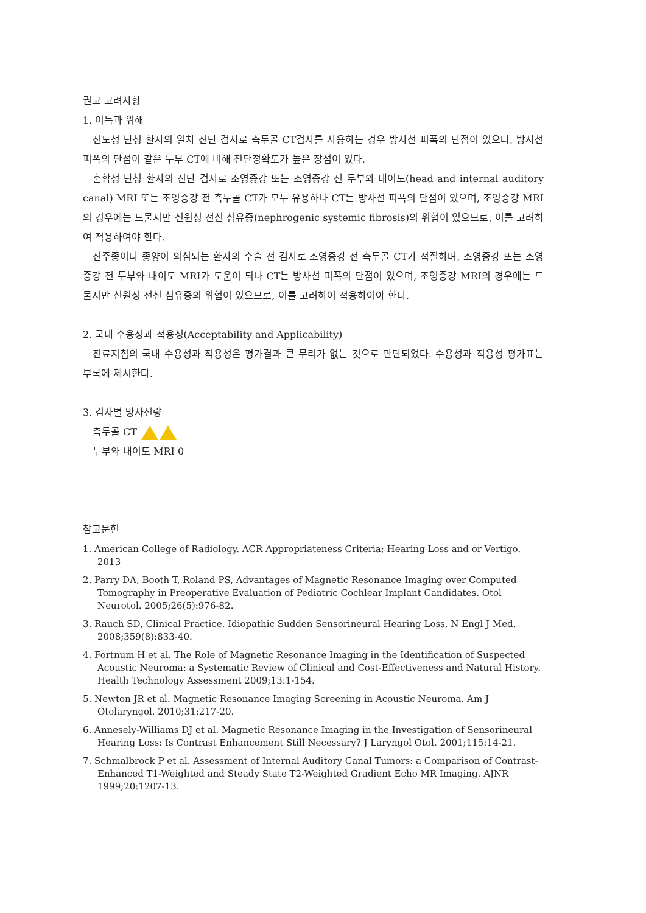권고 고려사항
1. 이득과 위해
전도성 난청 환자의 일차 진단 검사로 측두골 CT검사를 사용하는 경우 방사선 피폭의 단점이 있으나, 방사선 피폭의 단점이 같은 두부 CT에 비해 진단정확도가 높은 장점이 있다.
혼합성 난청 환자의 진단 검사로 조영증강 또는 조영증강 전 두부와 내이도(head and internal auditory canal) MRI 또는 조영증강 전 측두골 CT가 모두 유용하나 CT는 방사선 피폭의 단점이 있으며, 조영증강 MRI의 경우에는 드물지만 신원성 전신 섬유증(nephrogenic systemic fibrosis)의 위험이 있으므로, 이를 고려하여 적용하여야 한다.
진주종이나 종양이 의심되는 환자의 수술 전 검사로 조영증강 전 측두골 CT가 적절하며, 조영증강 또는 조영증강 전 두부와 내이도 MRI가 도움이 되나 CT는 방사선 피폭의 단점이 있으며, 조영증강 MRI의 경우에는 드물지만 신원성 전신 섬유증의 위험이 있으므로, 이를 고려하여 적용하여야 한다.
2. 국내 수용성과 적용성(Acceptability and Applicability)
진료지침의 국내 수용성과 적용성은 평가결과 큰 무리가 없는 것으로 판단되었다. 수용성과 적용성 평가표는 부록에 제시한다.
3. 검사별 방사선량
측두골 CT
두부와 내이도 MRI 0
참고문헌
1. American College of Radiology. ACR Appropriateness Criteria; Hearing Loss and or Vertigo. 2013
2. Parry DA, Booth T, Roland PS, Advantages of Magnetic Resonance Imaging over Computed Tomography in Preoperative Evaluation of Pediatric Cochlear Implant Candidates. Otol Neurotol. 2005;26(5):976-82.
3. Rauch SD, Clinical Practice. Idiopathic Sudden Sensorineural Hearing Loss. N Engl J Med. 2008;359(8):833-40.
4. Fortnum H et al. The Role of Magnetic Resonance Imaging in the Identification of Suspected Acoustic Neuroma: a Systematic Review of Clinical and Cost-Effectiveness and Natural History. Health Technology Assessment 2009;13:1-154.
5. Newton JR et al. Magnetic Resonance Imaging Screening in Acoustic Neuroma. Am J Otolaryngol. 2010;31:217-20.
6. Annesely-Williams DJ et al. Magnetic Resonance Imaging in the Investigation of Sensorineural Hearing Loss: Is Contrast Enhancement Still Necessary? J Laryngol Otol. 2001;115:14-21.
7. Schmalbrock P et al. Assessment of Internal Auditory Canal Tumors: a Comparison of Contrast-Enhanced T1-Weighted and Steady State T2-Weighted Gradient Echo MR Imaging. AJNR 1999;20:1207-13.